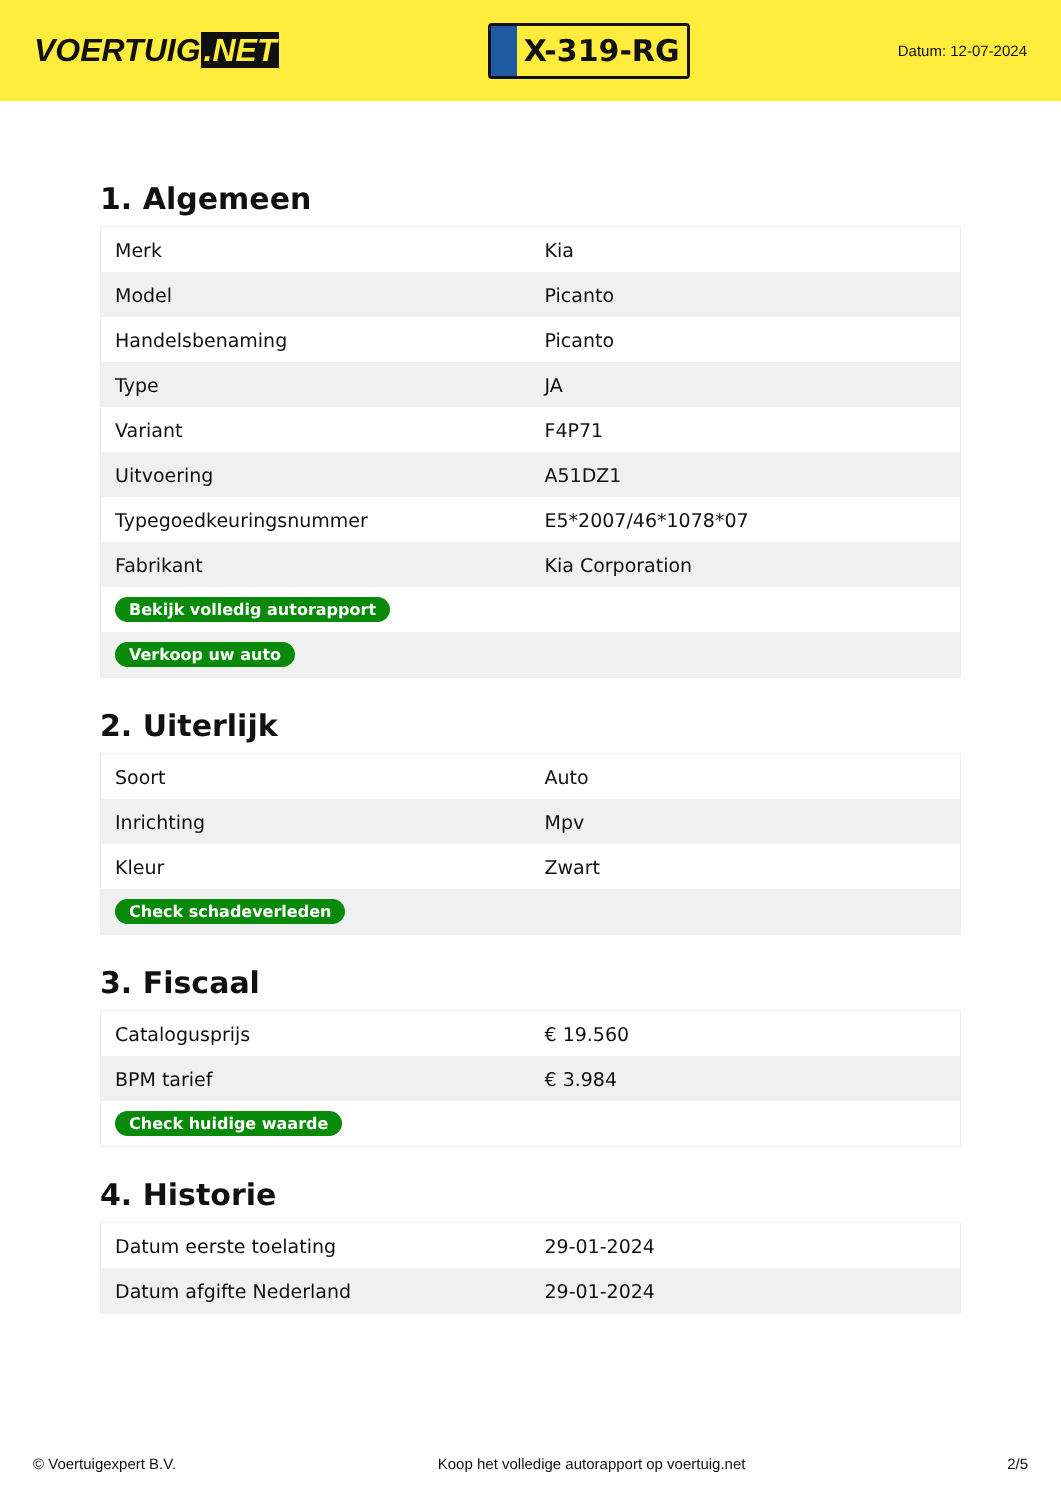VOERTUIG.NET
X-319-RG
Datum: 12-07-2024
1. Algemeen
| Merk | Kia |
| Model | Picanto |
| Handelsbenaming | Picanto |
| Type | JA |
| Variant | F4P71 |
| Uitvoering | A51DZ1 |
| Typegoedkeuringsnummer | E5*2007/46*1078*07 |
| Fabrikant | Kia Corporation |
| Bekijk volledig autorapport | |
| Verkoop uw auto | |
2. Uiterlijk
| Soort | Auto |
| Inrichting | Mpv |
| Kleur | Zwart |
| Check schadeverleden | |
3. Fiscaal
| Catalogusprijs | € 19.560 |
| BPM tarief | € 3.984 |
| Check huidige waarde | |
4. Historie
| Datum eerste toelating | 29-01-2024 |
| Datum afgifte Nederland | 29-01-2024 |
© Voertuigexpert B.V. Koop het volledige autorapport op voertuig.net 2/5